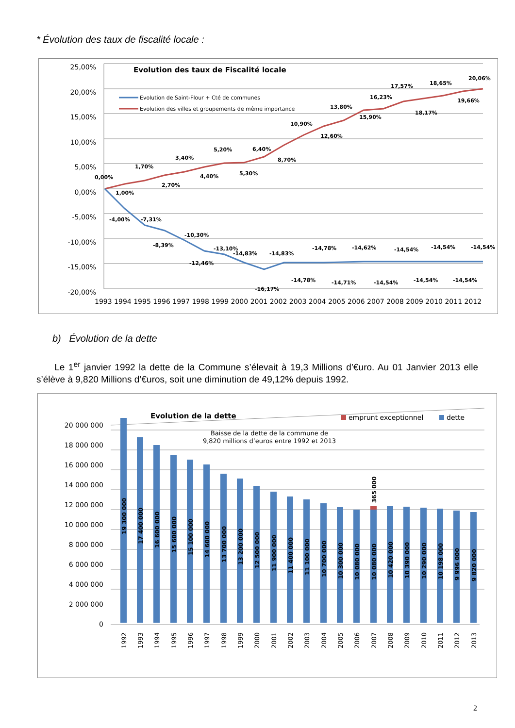* Évolution des taux de fiscalité locale :
Evolution des taux de Fiscalité locale
25,00%
20,00%
15,00%
10,00%
5,00%
0,00%
-5,00%
-10,00%
-15,00%
-20,00%
Evolution de Saint-Flour + Cté de communes
Evolution des villes et groupements de même importance
0,00%
1,00%
1,70%
2,70%
3,40%
4,40%
5,20%
5,30%
6,40%
8,70%
10,90%
12,60%
13,80%
15,90%
16,23%
17,57%
18,17%
18,65%
19,66%
20,06%
-4,00%
-7,31%
-8,39%
-10,30%
-12,46%
-13,10%
-14,83%
-16,17%
-14,83%
-14,78%
-14,78%
-14,71%
-14,62%
-14,54%
-14,54%
-14,54%
-14,54%
-14,54%
-14,54%
1993 1994 1995 1996 1997 1998 1999 2000 2001 2002 2003 2004 2005 2006 2007 2008 2009 2010 2011 2012
b) Évolution de la dette
Le 1<sup>er</sup> janvier 1992 la dette de la Commune s’élevait à 19,3 Millions d’€uro. Au 01 Janvier 2013 elle s’élève à 9,820 Millions d’€uros, soit une diminution de 49,12% depuis 1992.
Evolution de la dette
emprunt exceptionnel
dette
Baisse de la dette de la commune de
9,820 millions d’euros entre 1992 et 2013
20 000 000
18 000 000
16 000 000
14 000 000
12 000 000
10 000 000
8 000 000
6 000 000
4 000 000
2 000 000
0
19 300 000
17 400 000
16 600 000
15 600 000
15 100 000
14 600 000
13 700 000
13 200 000
12 500 000
11 900 000
11 400 000
11 100 000
10 700 000
10 300 000
10 080 000
10 080 000
365 000
10 420 000
10 390 000
10 290 000
10 198 000
9 996 000
9 820 000
1992
1993
1994
1995
1996
1997
1998
1999
2000
2001
2002
2003
2004
2005
2006
2007
2008
2009
2010
2011
2012
2013
2